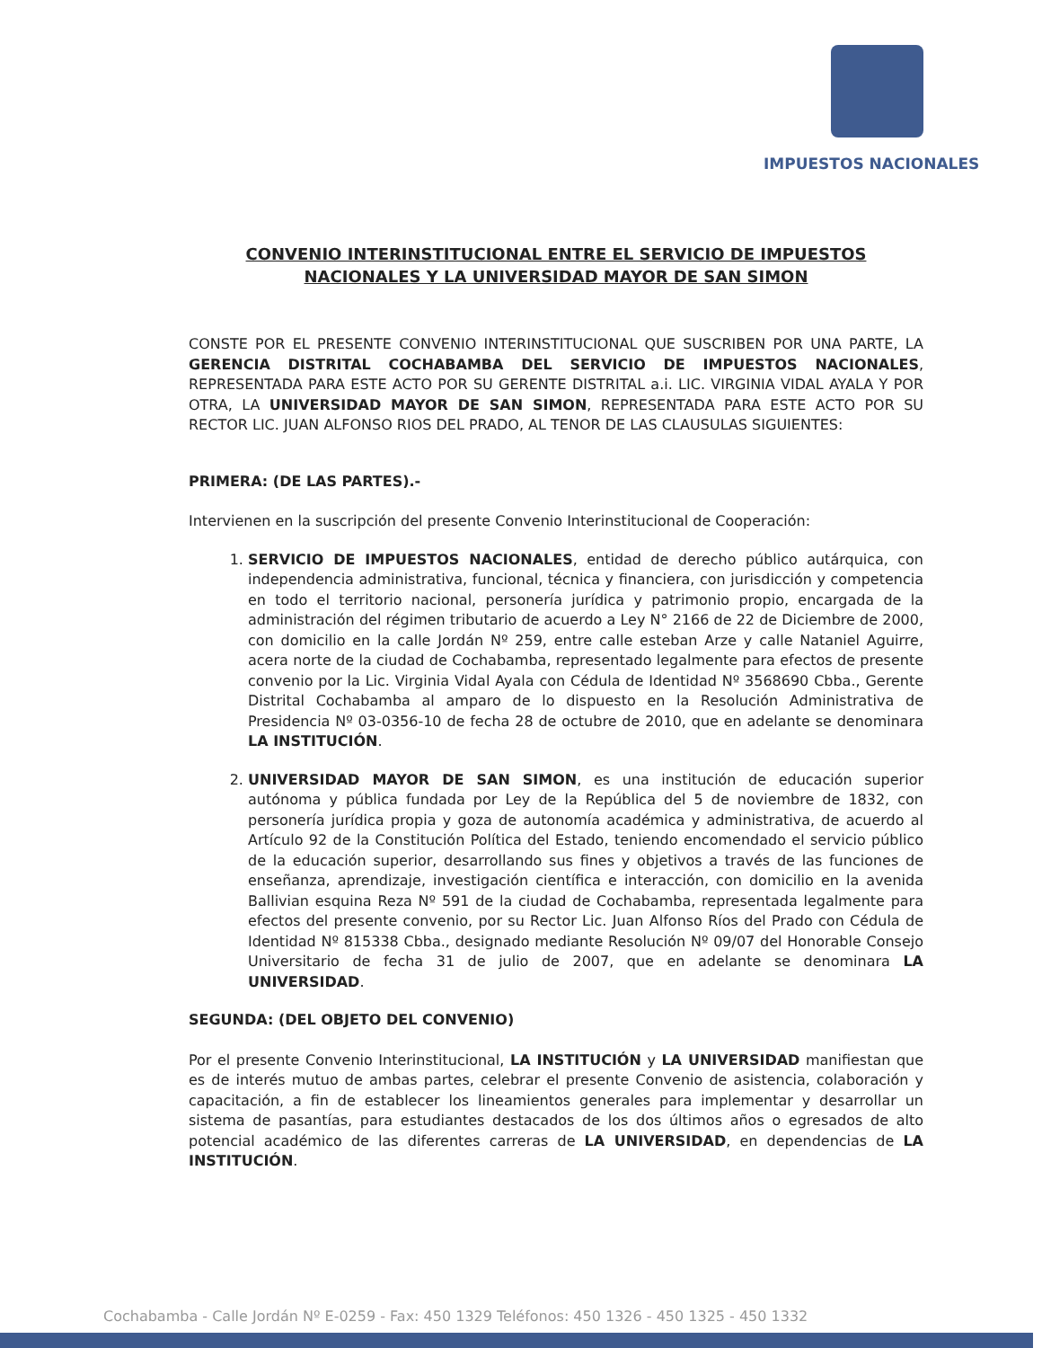IMPUESTOS NACIONALES
CONVENIO INTERINSTITUCIONAL ENTRE EL SERVICIO DE IMPUESTOS NACIONALES Y LA UNIVERSIDAD MAYOR DE SAN SIMON
CONSTE POR EL PRESENTE CONVENIO INTERINSTITUCIONAL QUE SUSCRIBEN POR UNA PARTE, LA GERENCIA DISTRITAL COCHABAMBA DEL SERVICIO DE IMPUESTOS NACIONALES, REPRESENTADA PARA ESTE ACTO POR SU GERENTE DISTRITAL a.i. LIC. VIRGINIA VIDAL AYALA Y POR OTRA, LA UNIVERSIDAD MAYOR DE SAN SIMON, REPRESENTADA PARA ESTE ACTO POR SU RECTOR LIC. JUAN ALFONSO RIOS DEL PRADO, AL TENOR DE LAS CLAUSULAS SIGUIENTES:
PRIMERA: (DE LAS PARTES).-
Intervienen en la suscripción del presente Convenio Interinstitucional de Cooperación:
1. SERVICIO DE IMPUESTOS NACIONALES, entidad de derecho público autárquica, con independencia administrativa, funcional, técnica y financiera, con jurisdicción y competencia en todo el territorio nacional, personería jurídica y patrimonio propio, encargada de la administración del régimen tributario de acuerdo a Ley N° 2166 de 22 de Diciembre de 2000, con domicilio en la calle Jordán Nº 259, entre calle esteban Arze y calle Nataniel Aguirre, acera norte de la ciudad de Cochabamba, representado legalmente para efectos de presente convenio por la Lic. Virginia Vidal Ayala con Cédula de Identidad Nº 3568690 Cbba., Gerente Distrital Cochabamba al amparo de lo dispuesto en la Resolución Administrativa de Presidencia Nº 03-0356-10 de fecha 28 de octubre de 2010, que en adelante se denominara LA INSTITUCIÓN.
2. UNIVERSIDAD MAYOR DE SAN SIMON, es una institución de educación superior autónoma y pública fundada por Ley de la República del 5 de noviembre de 1832, con personería jurídica propia y goza de autonomía académica y administrativa, de acuerdo al Artículo 92 de la Constitución Política del Estado, teniendo encomendado el servicio público de la educación superior, desarrollando sus fines y objetivos a través de las funciones de enseñanza, aprendizaje, investigación científica e interacción, con domicilio en la avenida Ballivian esquina Reza Nº 591 de la ciudad de Cochabamba, representada legalmente para efectos del presente convenio, por su Rector Lic. Juan Alfonso Ríos del Prado con Cédula de Identidad Nº 815338 Cbba., designado mediante Resolución Nº 09/07 del Honorable Consejo Universitario de fecha 31 de julio de 2007, que en adelante se denominara LA UNIVERSIDAD.
SEGUNDA: (DEL OBJETO DEL CONVENIO)
Por el presente Convenio Interinstitucional, LA INSTITUCIÓN y LA UNIVERSIDAD manifiestan que es de interés mutuo de ambas partes, celebrar el presente Convenio de asistencia, colaboración y capacitación, a fin de establecer los lineamientos generales para implementar y desarrollar un sistema de pasantías, para estudiantes destacados de los dos últimos años o egresados de alto potencial académico de las diferentes carreras de LA UNIVERSIDAD, en dependencias de LA INSTITUCIÓN.
Cochabamba - Calle Jordán Nº E-0259 - Fax: 450 1329 Teléfonos: 450 1326 - 450 1325 - 450 1332